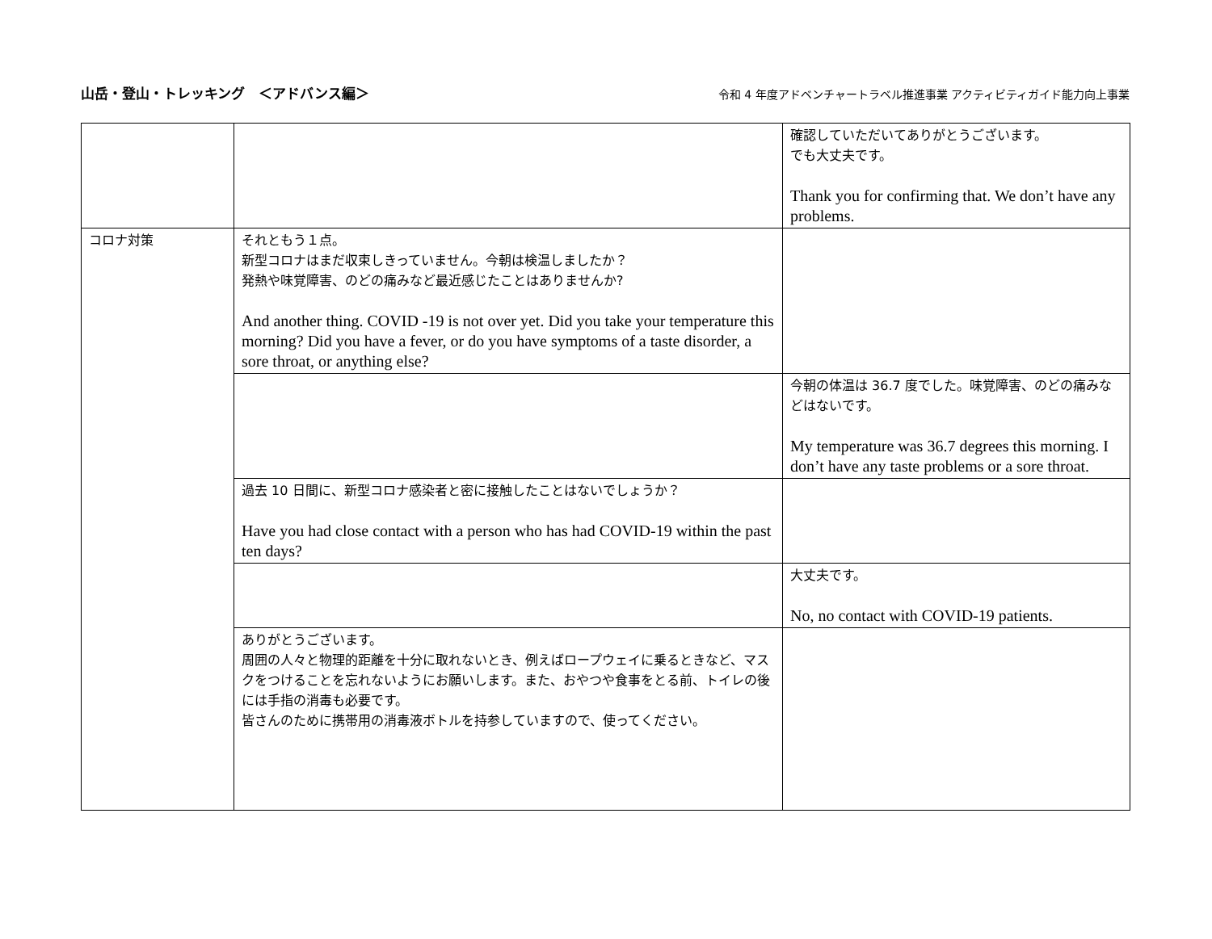山岳・登山・トレッキング　＜アドバンス編＞ 令和 4 年度アドベンチャートラベル推進事業 アクティビティガイド能力向上事業
| | | 確認していただいてありがとうございます。 でも大丈夫です。 Thank you for confirming that. We don’t have any problems. |
| コロナ対策 | それともう１点。 新型コロナはまだ収束しきっていません。今朝は検温しましたか？ 発熱や味覚障害、のどの痛みなど最近感じたことはありませんか? And another thing. COVID -19 is not over yet. Did you take your temperature this morning? Did you have a fever, or do you have symptoms of a taste disorder, a sore throat, or anything else? | |
| | | 今朝の体温は 36.7 度でした。味覚障害、のどの痛みなどはないです。 My temperature was 36.7 degrees this morning. I don’t have any taste problems or a sore throat. |
| | 過去 10 日間に、新型コロナ感染者と密に接触したことはないでしょうか？ Have you had close contact with a person who has had COVID-19 within the past ten days? | |
| | | 大丈夫です。 No, no contact with COVID-19 patients. |
| | ありがとうございます。 周囲の人々と物理的距離を十分に取れないとき、例えばロープウェイに乗るときなど、マスクをつけることを忘れないようにお願いします。また、おやつや食事をとる前、トイレの後には手指の消毒も必要です。 皆さんのために携帯用の消毒液ボトルを持参していますので、使ってください。 | |